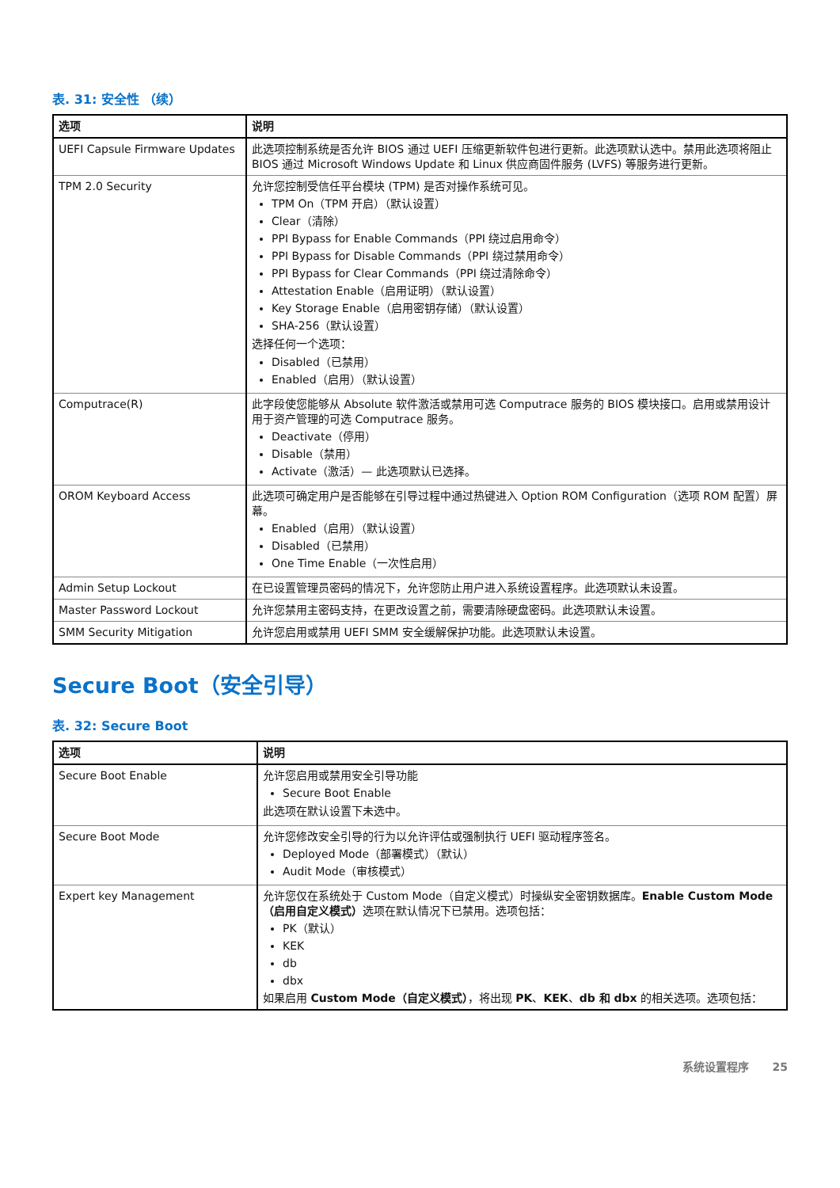表. 31: 安全性 （续）
| 选项 | 说明 |
| --- | --- |
| UEFI Capsule Firmware Updates | 此选项控制系统是否允许 BIOS 通过 UEFI 压缩更新软件包进行更新。此选项默认选中。禁用此选项将阻止 BIOS 通过 Microsoft Windows Update 和 Linux 供应商固件服务 (LVFS) 等服务进行更新。 |
| TPM 2.0 Security | 允许您控制受信任平台模块 (TPM) 是否对操作系统可见。 TPM On（TPM 开启）（默认设置） Clear（清除） PPI Bypass for Enable Commands（PPI 绕过启用命令） PPI Bypass for Disable Commands（PPI 绕过禁用命令） PPI Bypass for Clear Commands（PPI 绕过清除命令） Attestation Enable（启用证明）（默认设置） Key Storage Enable（启用密钥存储）（默认设置） SHA-256（默认设置） 选择任何一个选项： Disabled（已禁用） Enabled（启用）（默认设置） |
| Computrace(R) | 此字段使您能够从 Absolute 软件激活或禁用可选 Computrace 服务的 BIOS 模块接口。启用或禁用设计用于资产管理的可选 Computrace 服务。 Deactivate（停用） Disable（禁用） Activate（激活）— 此选项默认已选择。 |
| OROM Keyboard Access | 此选项可确定用户是否能够在引导过程中通过热键进入 Option ROM Configuration（选项 ROM 配置）屏幕。 Enabled（启用）（默认设置） Disabled（已禁用） One Time Enable（一次性启用） |
| Admin Setup Lockout | 在已设置管理员密码的情况下，允许您防止用户进入系统设置程序。此选项默认未设置。 |
| Master Password Lockout | 允许您禁用主密码支持，在更改设置之前，需要清除硬盘密码。此选项默认未设置。 |
| SMM Security Mitigation | 允许您启用或禁用 UEFI SMM 安全缓解保护功能。此选项默认未设置。 |
Secure Boot（安全引导）
表. 32: Secure Boot
| 选项 | 说明 |
| --- | --- |
| Secure Boot Enable | 允许您启用或禁用安全引导功能 Secure Boot Enable 此选项在默认设置下未选中。 |
| Secure Boot Mode | 允许您修改安全引导的行为以允许评估或强制执行 UEFI 驱动程序签名。 Deployed Mode（部署模式）（默认） Audit Mode（审核模式） |
| Expert key Management | 允许您仅在系统处于 Custom Mode（自定义模式）时操纵安全密钥数据库。 Enable Custom Mode（启用自定义模式） 选项在默认情况下已禁用。选项包括： PK（默认） KEK db dbx 如果启用 Custom Mode（自定义模式） ，将出现 PK 、 KEK 、 db 和 dbx 的相关选项。选项包括： |
系统设置程序 25